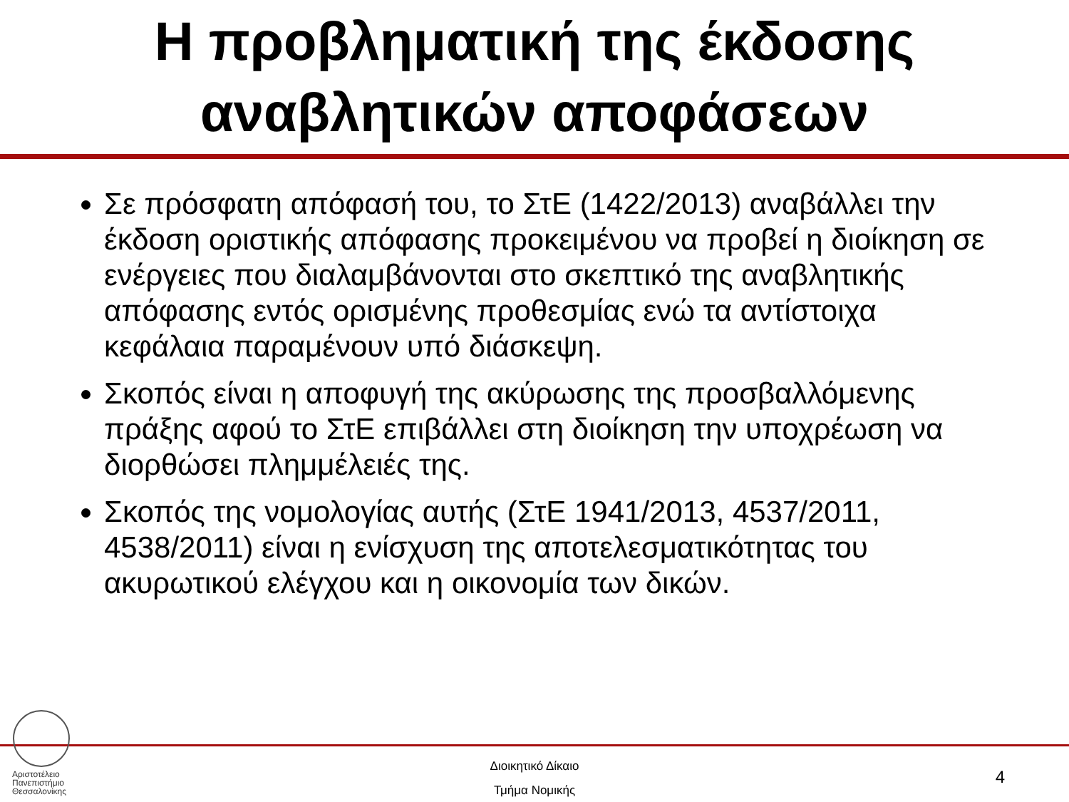Η προβληματική της έκδοσης
αναβλητικών αποφάσεων
Σε πρόσφατη απόφασή του, το ΣτΕ (1422/2013) αναβάλλει την έκδοση οριστικής απόφασης προκειμένου να προβεί η διοίκηση σε ενέργειες που διαλαμβάνονται στο σκεπτικό της αναβλητικής απόφασης εντός ορισμένης προθεσμίας ενώ τα αντίστοιχα κεφάλαια παραμένουν υπό διάσκεψη.
Σκοπός είναι η αποφυγή της ακύρωσης της προσβαλλόμενης πράξης αφού το ΣτΕ επιβάλλει στη διοίκηση την υποχρέωση να διορθώσει πλημμέλειές της.
Σκοπός της νομολογίας αυτής (ΣτΕ 1941/2013, 4537/2011, 4538/2011) είναι η ενίσχυση της αποτελεσματικότητας του ακυρωτικού ελέγχου και η οικονομία των δικών.
Αριστοτέλειο
Πανεπιστήμιο
Θεσσαλονίκης
Διοικητικό Δίκαιο
Τμήμα Νομικής
4